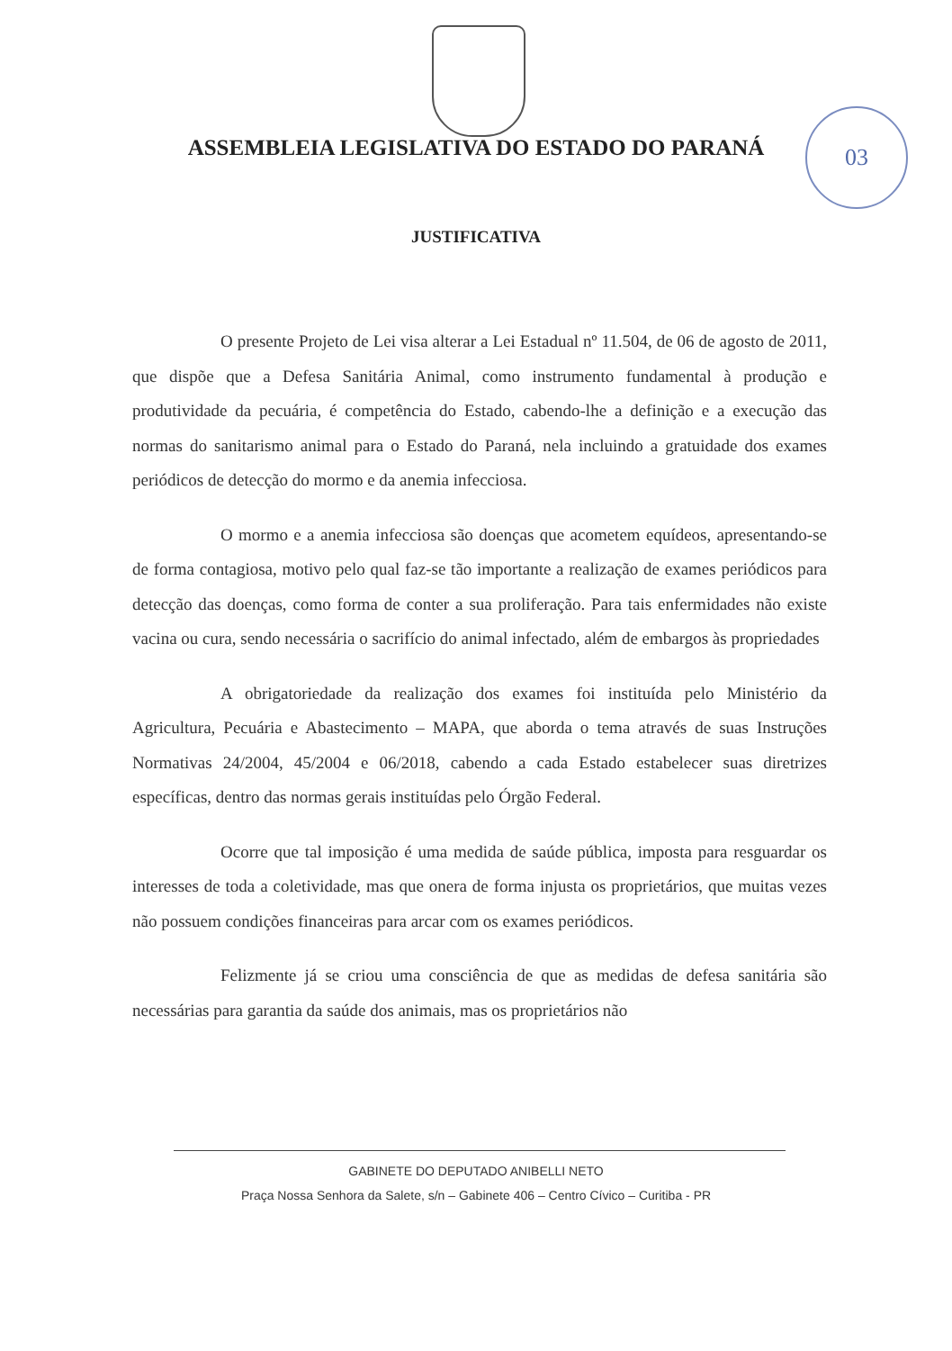ASSEMBLEIA LEGISLATIVA DO ESTADO DO PARANÁ
03
JUSTIFICATIVA
O presente Projeto de Lei visa alterar a Lei Estadual nº 11.504, de 06 de agosto de 2011, que dispõe que a Defesa Sanitária Animal, como instrumento fundamental à produção e produtividade da pecuária, é competência do Estado, cabendo-lhe a definição e a execução das normas do sanitarismo animal para o Estado do Paraná, nela incluindo a gratuidade dos exames periódicos de detecção do mormo e da anemia infecciosa.
O mormo e a anemia infecciosa são doenças que acometem equídeos, apresentando-se de forma contagiosa, motivo pelo qual faz-se tão importante a realização de exames periódicos para detecção das doenças, como forma de conter a sua proliferação. Para tais enfermidades não existe vacina ou cura, sendo necessária o sacrifício do animal infectado, além de embargos às propriedades
A obrigatoriedade da realização dos exames foi instituída pelo Ministério da Agricultura, Pecuária e Abastecimento – MAPA, que aborda o tema através de suas Instruções Normativas 24/2004, 45/2004 e 06/2018, cabendo a cada Estado estabelecer suas diretrizes específicas, dentro das normas gerais instituídas pelo Órgão Federal.
Ocorre que tal imposição é uma medida de saúde pública, imposta para resguardar os interesses de toda a coletividade, mas que onera de forma injusta os proprietários, que muitas vezes não possuem condições financeiras para arcar com os exames periódicos.
Felizmente já se criou uma consciência de que as medidas de defesa sanitária são necessárias para garantia da saúde dos animais, mas os proprietários não
GABINETE DO DEPUTADO ANIBELLI NETO
Praça Nossa Senhora da Salete, s/n – Gabinete 406 – Centro Cívico – Curitiba - PR